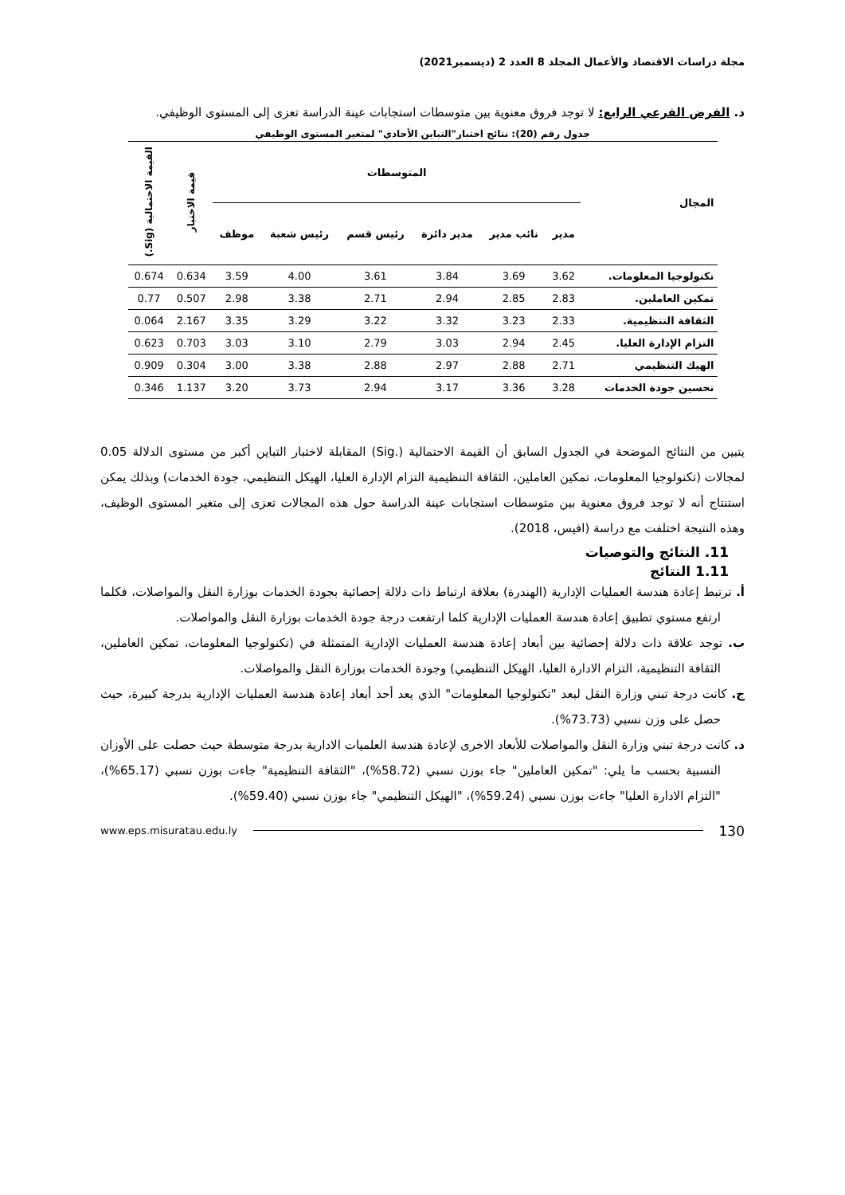مجلة دراسات الاقتصاد والأعمال المجلد 8 العدد 2 (ديسمبر2021)
د. الفرض الفرعي الرابع: لا توجد فروق معنوية بين متوسطات استجابات عينة الدراسة تعزى إلى المستوى الوظيفي.
جدول رقم (20): نتائج اختبار"التباين الأحادي" لمتغير المستوى الوظيفي
| المجال | المتوسطات | | | | | | قيمة الاختبار | القيمة الاحتمالية (Sig.) |
| --- | --- | --- | --- | --- | --- | --- | --- | --- |
| | مدير | نائب مدير | مدير دائرة | رئيس قسم | رئيس شعبة | موظف | | |
| تكنولوجيا المعلومات. | 3.62 | 3.69 | 3.84 | 3.61 | 4.00 | 3.59 | 0.634 | 0.674 |
| تمكين العاملين. | 2.83 | 2.85 | 2.94 | 2.71 | 3.38 | 2.98 | 0.507 | 0.77 |
| الثقافة التنظيمية. | 2.33 | 3.23 | 3.32 | 3.22 | 3.29 | 3.35 | 2.167 | 0.064 |
| التزام الإدارة العليا. | 2.45 | 2.94 | 3.03 | 2.79 | 3.10 | 3.03 | 0.703 | 0.623 |
| الهيك التنظيمي | 2.71 | 2.88 | 2.97 | 2.88 | 3.38 | 3.00 | 0.304 | 0.909 |
| تحسين جودة الخدمات | 3.28 | 3.36 | 3.17 | 2.94 | 3.73 | 3.20 | 1.137 | 0.346 |
يتبين من النتائج الموضحة في الجدول السابق أن القيمة الاحتمالية (.Sig) المقابلة لاختبار التباين أكبر من مستوى الدلالة 0.05 لمجالات (تكنولوجيا المعلومات، تمكين العاملين، الثقافة التنظيمية التزام الإدارة العليا، الهيكل التنظيمي، جودة الخدمات) وبذلك يمكن استنتاج أنه لا توجد فروق معنوية بين متوسطات استجابات عينة الدراسة حول هذه المجالات تعزى إلى متغير المستوى الوظيف، وهذه النتيجة اختلفت مع دراسة (افيس، 2018).
11. النتائج والتوصيات
1.11 النتائج
أ. ترتبط إعادة هندسة العمليات الإدارية (الهندرة) بعلاقة ارتباط ذات دلالة إحصائية بجودة الخدمات بوزارة النقل والمواصلات، فكلما ارتفع مستوي تطبيق إعادة هندسة العمليات الإدارية كلما ارتفعت درجة جودة الخدمات بوزارة النقل والمواصلات.
ب. توجد علاقة ذات دلالة إحصائية بين أبعاد إعادة هندسة العمليات الإدارية المتمثلة في (تكنولوجيا المعلومات، تمكين العاملين، الثقافة التنظيمية، التزام الادارة العليا، الهيكل التنظيمي) وجودة الخدمات بوزارة النقل والمواصلات.
ج. كانت درجة تبني وزارة النقل لبعد "تكنولوجيا المعلومات" الذي يعد أحد أبعاد إعادة هندسة العمليات الإدارية بدرجة كبيرة، حيث حصل على وزن نسبي (73.73%).
د. كانت درجة تبني وزارة النقل والمواصلات للأبعاد الاخرى لإعادة هندسة العلميات الادارية بدرجة متوسطة حيث حصلت على الأوزان النسبية بحسب ما يلي: "تمكين العاملين" جاء بوزن نسبي (58.72%)، "الثقافة التنظيمية" جاءت بوزن نسبي (65.17%)، "التزام الادارة العليا" جاءت بوزن نسبي (59.24%)، "الهيكل التنظيمي" جاء بوزن نسبي (59.40%).
www.eps.misuratau.edu.ly 130